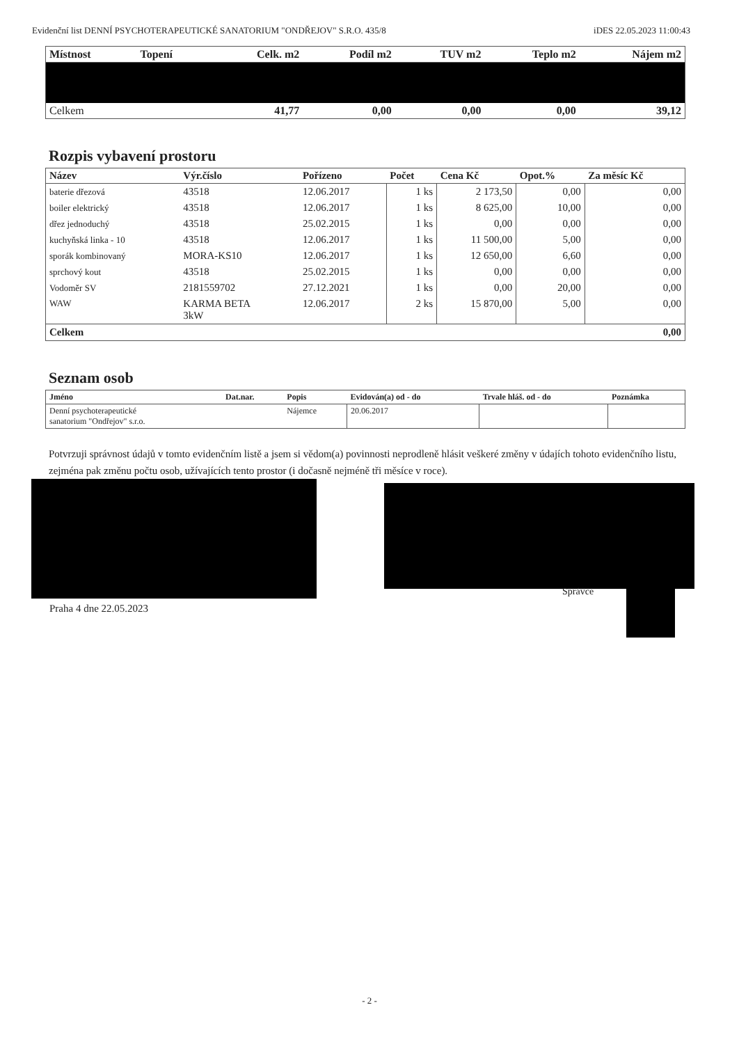Evidenční list DENNÍ PSYCHOTERAPEUTICKÉ SANATORIUM "ONDŘEJOV" S.R.O. 435/8 iDES 22.05.2023 11:00:43
| Místnost | Topení | Celk. m2 | Podíl m2 | TUV m2 | Teplo m2 | Nájem m2 |
| --- | --- | --- | --- | --- | --- | --- |
| Celkem | | 41,77 | 0,00 | 0,00 | 0,00 | 39,12 |
Rozpis vybavení prostoru
| Název | Výr.číslo | Pořízeno | Počet | Cena Kč | Opot.% | Za měsíc Kč |
| --- | --- | --- | --- | --- | --- | --- |
| baterie dřezová | 43518 | 12.06.2017 | 1 ks | 2 173,50 | 0,00 | 0,00 |
| boiler elektrický | 43518 | 12.06.2017 | 1 ks | 8 625,00 | 10,00 | 0,00 |
| dřez jednoduchý | 43518 | 25.02.2015 | 1 ks | 0,00 | 0,00 | 0,00 |
| kuchyňská linka - 10 | 43518 | 12.06.2017 | 1 ks | 11 500,00 | 5,00 | 0,00 |
| sporák kombinovaný | MORA-KS10 | 12.06.2017 | 1 ks | 12 650,00 | 6,60 | 0,00 |
| sprchový kout | 43518 | 25.02.2015 | 1 ks | 0,00 | 0,00 | 0,00 |
| Vodoměr SV | 2181559702 | 27.12.2021 | 1 ks | 0,00 | 20,00 | 0,00 |
| WAW | KARMA BETA 3kW | 12.06.2017 | 2 ks | 15 870,00 | 5,00 | 0,00 |
| Celkem | | | | | | 0,00 |
Seznam osob
| Jméno | Dat.nar. | Popis | Evidován(a) od - do | Trvale hláš. od - do | Poznámka |
| --- | --- | --- | --- | --- | --- |
| Denní psychoterapeutické sanatorium "Ondřejov" s.r.o. | | Nájemce | 20.06.2017 | | |
Potvrzuji správnost údajů v tomto evidenčním listě a jsem si vědom(a) povinnosti neprodleně hlásit veškeré změny v údajích tohoto evidenčního listu, zejména pak změnu počtu osob, užívajících tento prostor (i dočasně nejméně tři měsíce v roce).
Správce
Praha 4 dne 22.05.2023
- 2 -